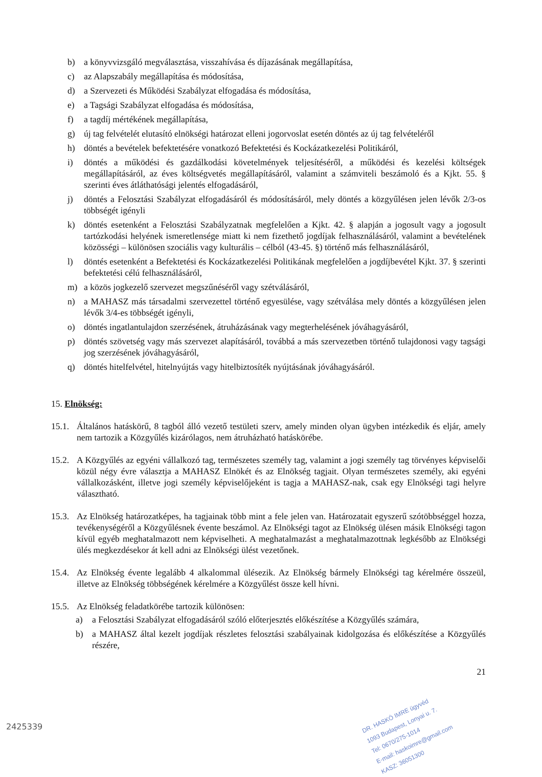b) a könyvvizsgáló megválasztása, visszahívása és díjazásának megállapítása,
c) az Alapszabály megállapítása és módosítása,
d) a Szervezeti és Működési Szabályzat elfogadása és módosítása,
e) a Tagsági Szabályzat elfogadása és módosítása,
f) a tagdíj mértékének megállapítása,
g) új tag felvételét elutasító elnökségi határozat elleni jogorvoslat esetén döntés az új tag felvételéről
h) döntés a bevételek befektetésére vonatkozó Befektetési és Kockázatkezelési Politikáról,
i) döntés a működési és gazdálkodási követelmények teljesítéséről, a működési és kezelési költségek megállapításáról, az éves költségvetés megállapításáról, valamint a számviteli beszámoló és a Kjkt. 55. § szerinti éves átláthatósági jelentés elfogadásáról,
j) döntés a Felosztási Szabályzat elfogadásáról és módosításáról, mely döntés a közgyűlésen jelen lévők 2/3-os többségét igényli
k) döntés esetenként a Felosztási Szabályzatnak megfelelően a Kjkt. 42. § alapján a jogosult vagy a jogosult tartózkodási helyének ismeretlensége miatt ki nem fizethető jogdíjak felhasználásáról, valamint a bevételének közösségi – különösen szociális vagy kulturális – célból (43-45. §) történő más felhasználásáról,
l) döntés esetenként a Befektetési és Kockázatkezelési Politikának megfelelően a jogdíjbevétel Kjkt. 37. § szerinti befektetési célú felhasználásáról,
m) a közös jogkezelő szervezet megszűnéséről vagy szétválásáról,
n) a MAHASZ más társadalmi szervezettel történő egyesülése, vagy szétválása mely döntés a közgyűlésen jelen lévők 3/4-es többségét igényli,
o) döntés ingatlantulajdon szerzésének, átruházásának vagy megterhelésének jóváhagyásáról,
p) döntés szövetség vagy más szervezet alapításáról, továbbá a más szervezetben történő tulajdonosi vagy tagsági jog szerzésének jóváhagyásáról,
q) döntés hitelfelvétel, hitelnyújtás vagy hitelbiztosíték nyújtásának jóváhagyásáról.
15. Elnökség:
15.1. Általános hatáskörű, 8 tagból álló vezető testületi szerv, amely minden olyan ügyben intézkedik és eljár, amely nem tartozik a Közgyűlés kizárólagos, nem átruházható hatáskörébe.
15.2. A Közgyűlés az egyéni vállalkozó tag, természetes személy tag, valamint a jogi személy tag törvényes képviselői közül négy évre választja a MAHASZ Elnökét és az Elnökség tagjait. Olyan természetes személy, aki egyéni vállalkozásként, illetve jogi személy képviselőjeként is tagja a MAHASZ-nak, csak egy Elnökségi tagi helyre választható.
15.3. Az Elnökség határozatképes, ha tagjainak több mint a fele jelen van. Határozatait egyszerű szótöbbséggel hozza, tevékenységéről a Közgyűlésnek évente beszámol. Az Elnökségi tagot az Elnökség ülésen másik Elnökségi tagon kívül egyéb meghatalmazott nem képviselheti. A meghatalmazást a meghatalmazottnak legkésőbb az Elnökségi ülés megkezdésekor át kell adni az Elnökségi ülést vezetőnek.
15.4. Az Elnökség évente legalább 4 alkalommal ülésezik. Az Elnökség bármely Elnökségi tag kérelmére összeül, illetve az Elnökség többségének kérelmére a Közgyűlést össze kell hívni.
15.5. Az Elnökség feladatkörébe tartozik különösen:
a) a Felosztási Szabályzat elfogadásáról szóló előterjesztés előkészítése a Közgyűlés számára,
b) a MAHASZ által kezelt jogdíjak részletes felosztási szabályainak kidolgozása és előkészítése a Közgyűlés részére,
21
DR. HASKÓ IMRE ügyvéd
1093 Budapest, Lonyai u. 7.
Tel: 0670/275-1014
E-mail: haskoimre@gmail.com
KASZ: 36051300
2425339